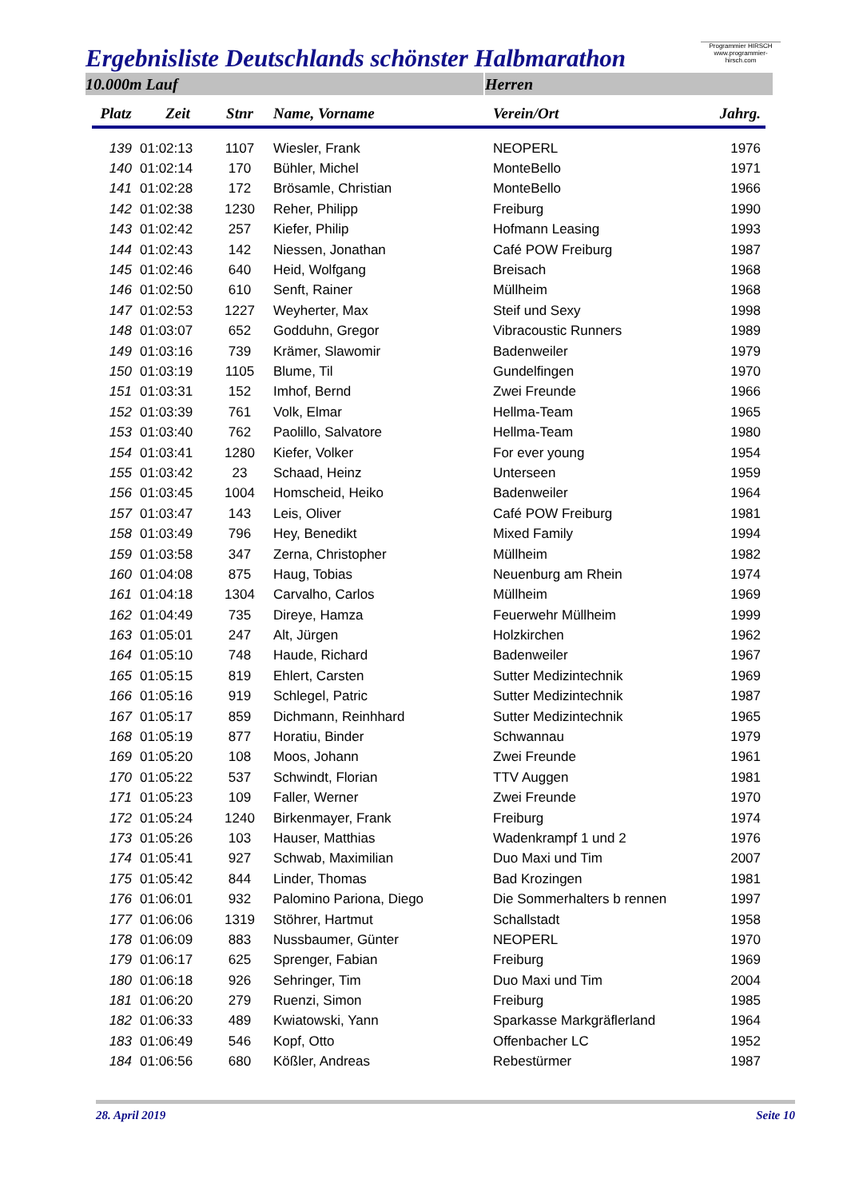Programmier HIRSCH
www.programmier-hirsch.com
Ergebnisliste Deutschlands schönster Halbmarathon
10.000m Lauf Herren
| Platz | Zeit | Stnr | Name, Vorname | Verein/Ort | Jahrg. |
| --- | --- | --- | --- | --- | --- |
| 139 | 01:02:13 | 1107 | Wiesler, Frank | NEOPERL | 1976 |
| 140 | 01:02:14 | 170 | Bühler, Michel | MonteBello | 1971 |
| 141 | 01:02:28 | 172 | Brösamle, Christian | MonteBello | 1966 |
| 142 | 01:02:38 | 1230 | Reher, Philipp | Freiburg | 1990 |
| 143 | 01:02:42 | 257 | Kiefer, Philip | Hofmann Leasing | 1993 |
| 144 | 01:02:43 | 142 | Niessen, Jonathan | Café POW Freiburg | 1987 |
| 145 | 01:02:46 | 640 | Heid, Wolfgang | Breisach | 1968 |
| 146 | 01:02:50 | 610 | Senft, Rainer | Müllheim | 1968 |
| 147 | 01:02:53 | 1227 | Weyherter, Max | Steif und Sexy | 1998 |
| 148 | 01:03:07 | 652 | Godduhn, Gregor | Vibracoustic Runners | 1989 |
| 149 | 01:03:16 | 739 | Krämer, Slawomir | Badenweiler | 1979 |
| 150 | 01:03:19 | 1105 | Blume, Til | Gundelfingen | 1970 |
| 151 | 01:03:31 | 152 | Imhof, Bernd | Zwei Freunde | 1966 |
| 152 | 01:03:39 | 761 | Volk, Elmar | Hellma-Team | 1965 |
| 153 | 01:03:40 | 762 | Paolillo, Salvatore | Hellma-Team | 1980 |
| 154 | 01:03:41 | 1280 | Kiefer, Volker | For ever young | 1954 |
| 155 | 01:03:42 | 23 | Schaad, Heinz | Unterseen | 1959 |
| 156 | 01:03:45 | 1004 | Homscheid, Heiko | Badenweiler | 1964 |
| 157 | 01:03:47 | 143 | Leis, Oliver | Café POW Freiburg | 1981 |
| 158 | 01:03:49 | 796 | Hey, Benedikt | Mixed Family | 1994 |
| 159 | 01:03:58 | 347 | Zerna, Christopher | Müllheim | 1982 |
| 160 | 01:04:08 | 875 | Haug, Tobias | Neuenburg am Rhein | 1974 |
| 161 | 01:04:18 | 1304 | Carvalho, Carlos | Müllheim | 1969 |
| 162 | 01:04:49 | 735 | Direye, Hamza | Feuerwehr Müllheim | 1999 |
| 163 | 01:05:01 | 247 | Alt, Jürgen | Holzkirchen | 1962 |
| 164 | 01:05:10 | 748 | Haude, Richard | Badenweiler | 1967 |
| 165 | 01:05:15 | 819 | Ehlert, Carsten | Sutter Medizintechnik | 1969 |
| 166 | 01:05:16 | 919 | Schlegel, Patric | Sutter Medizintechnik | 1987 |
| 167 | 01:05:17 | 859 | Dichmann, Reinhhard | Sutter Medizintechnik | 1965 |
| 168 | 01:05:19 | 877 | Horatiu, Binder | Schwannau | 1979 |
| 169 | 01:05:20 | 108 | Moos, Johann | Zwei Freunde | 1961 |
| 170 | 01:05:22 | 537 | Schwindt, Florian | TTV Auggen | 1981 |
| 171 | 01:05:23 | 109 | Faller, Werner | Zwei Freunde | 1970 |
| 172 | 01:05:24 | 1240 | Birkenmayer, Frank | Freiburg | 1974 |
| 173 | 01:05:26 | 103 | Hauser, Matthias | Wadenkrampf 1 und 2 | 1976 |
| 174 | 01:05:41 | 927 | Schwab, Maximilian | Duo Maxi und Tim | 2007 |
| 175 | 01:05:42 | 844 | Linder, Thomas | Bad Krozingen | 1981 |
| 176 | 01:06:01 | 932 | Palomino Pariona, Diego | Die Sommerhalters b rennen | 1997 |
| 177 | 01:06:06 | 1319 | Stöhrer, Hartmut | Schallstadt | 1958 |
| 178 | 01:06:09 | 883 | Nussbaumer, Günter | NEOPERL | 1970 |
| 179 | 01:06:17 | 625 | Sprenger, Fabian | Freiburg | 1969 |
| 180 | 01:06:18 | 926 | Sehringer, Tim | Duo Maxi und Tim | 2004 |
| 181 | 01:06:20 | 279 | Ruenzi, Simon | Freiburg | 1985 |
| 182 | 01:06:33 | 489 | Kwiatowski, Yann | Sparkasse Markgräflerland | 1964 |
| 183 | 01:06:49 | 546 | Kopf, Otto | Offenbacher LC | 1952 |
| 184 | 01:06:56 | 680 | Kößler, Andreas | Rebestürmer | 1987 |
28. April 2019 Seite 10